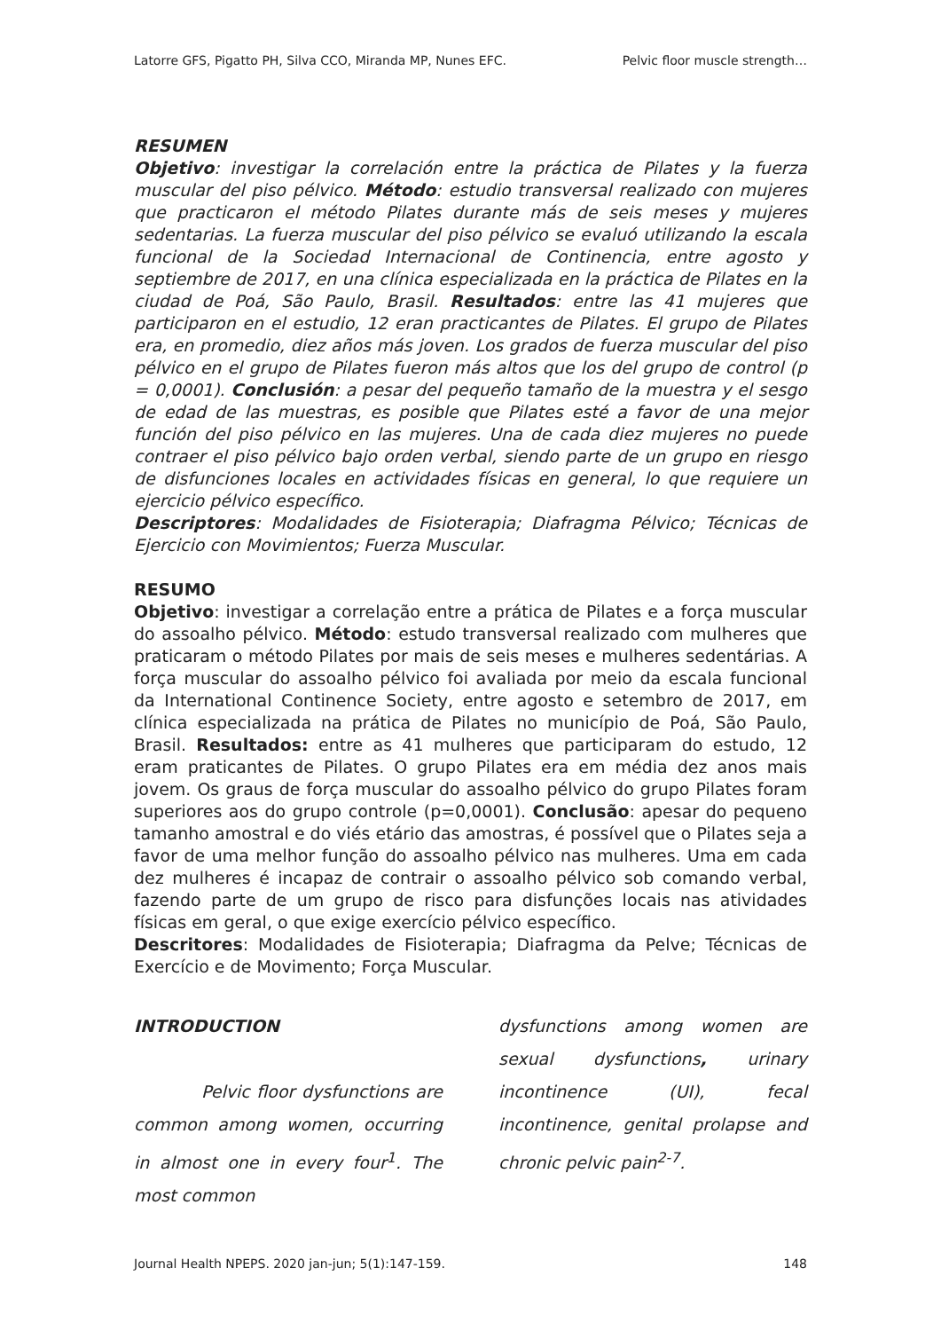Latorre GFS, Pigatto PH, Silva CCO, Miranda MP, Nunes EFC. Pelvic floor muscle strength…
RESUMEN
Objetivo: investigar la correlación entre la práctica de Pilates y la fuerza muscular del piso pélvico. Método: estudio transversal realizado con mujeres que practicaron el método Pilates durante más de seis meses y mujeres sedentarias. La fuerza muscular del piso pélvico se evaluó utilizando la escala funcional de la Sociedad Internacional de Continencia, entre agosto y septiembre de 2017, en una clínica especializada en la práctica de Pilates en la ciudad de Poá, São Paulo, Brasil. Resultados: entre las 41 mujeres que participaron en el estudio, 12 eran practicantes de Pilates. El grupo de Pilates era, en promedio, diez años más joven. Los grados de fuerza muscular del piso pélvico en el grupo de Pilates fueron más altos que los del grupo de control (p = 0,0001). Conclusión: a pesar del pequeño tamaño de la muestra y el sesgo de edad de las muestras, es posible que Pilates esté a favor de una mejor función del piso pélvico en las mujeres. Una de cada diez mujeres no puede contraer el piso pélvico bajo orden verbal, siendo parte de un grupo en riesgo de disfunciones locales en actividades físicas en general, lo que requiere un ejercicio pélvico específico.
Descriptores: Modalidades de Fisioterapia; Diafragma Pélvico; Técnicas de Ejercicio con Movimientos; Fuerza Muscular.
RESUMO
Objetivo: investigar a correlação entre a prática de Pilates e a força muscular do assoalho pélvico. Método: estudo transversal realizado com mulheres que praticaram o método Pilates por mais de seis meses e mulheres sedentárias. A força muscular do assoalho pélvico foi avaliada por meio da escala funcional da International Continence Society, entre agosto e setembro de 2017, em clínica especializada na prática de Pilates no município de Poá, São Paulo, Brasil. Resultados: entre as 41 mulheres que participaram do estudo, 12 eram praticantes de Pilates. O grupo Pilates era em média dez anos mais jovem. Os graus de força muscular do assoalho pélvico do grupo Pilates foram superiores aos do grupo controle (p=0,0001). Conclusão: apesar do pequeno tamanho amostral e do viés etário das amostras, é possível que o Pilates seja a favor de uma melhor função do assoalho pélvico nas mulheres. Uma em cada dez mulheres é incapaz de contrair o assoalho pélvico sob comando verbal, fazendo parte de um grupo de risco para disfunções locais nas atividades físicas em geral, o que exige exercício pélvico específico.
Descritores: Modalidades de Fisioterapia; Diafragma da Pelve; Técnicas de Exercício e de Movimento; Força Muscular.
INTRODUCTION
Pelvic floor dysfunctions are common among women, occurring in almost one in every four<sup>1</sup>. The most common
dysfunctions among women are sexual dysfunctions, urinary incontinence (UI), fecal incontinence, genital prolapse and chronic pelvic pain<sup>2-7</sup>.
Journal Health NPEPS. 2020 jan-jun; 5(1):147-159. 148